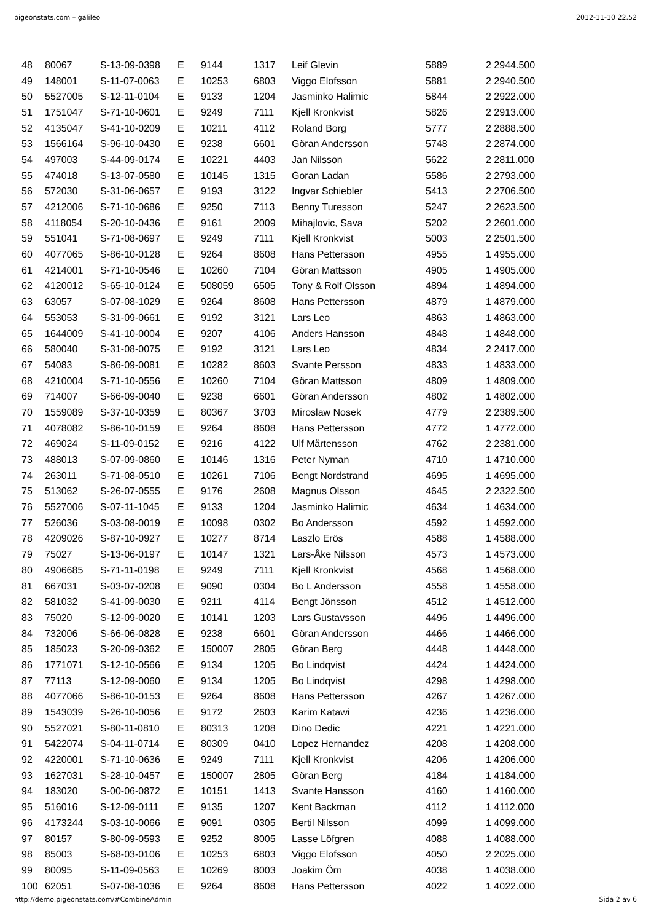pigeonstats.com – galileo 2012-11-10 22.52
| 48 | 80067 | S-13-09-0398 | E | 9144 | 1317 | Leif Glevin | 5889 | 2 2944.500 |
| 49 | 148001 | S-11-07-0063 | E | 10253 | 6803 | Viggo Elofsson | 5881 | 2 2940.500 |
| 50 | 5527005 | S-12-11-0104 | E | 9133 | 1204 | Jasminko Halimic | 5844 | 2 2922.000 |
| 51 | 1751047 | S-71-10-0601 | E | 9249 | 7111 | Kjell Kronkvist | 5826 | 2 2913.000 |
| 52 | 4135047 | S-41-10-0209 | E | 10211 | 4112 | Roland Borg | 5777 | 2 2888.500 |
| 53 | 1566164 | S-96-10-0430 | E | 9238 | 6601 | Göran Andersson | 5748 | 2 2874.000 |
| 54 | 497003 | S-44-09-0174 | E | 10221 | 4403 | Jan Nilsson | 5622 | 2 2811.000 |
| 55 | 474018 | S-13-07-0580 | E | 10145 | 1315 | Goran Ladan | 5586 | 2 2793.000 |
| 56 | 572030 | S-31-06-0657 | E | 9193 | 3122 | Ingvar Schiebler | 5413 | 2 2706.500 |
| 57 | 4212006 | S-71-10-0686 | E | 9250 | 7113 | Benny Turesson | 5247 | 2 2623.500 |
| 58 | 4118054 | S-20-10-0436 | E | 9161 | 2009 | Mihajlovic, Sava | 5202 | 2 2601.000 |
| 59 | 551041 | S-71-08-0697 | E | 9249 | 7111 | Kjell Kronkvist | 5003 | 2 2501.500 |
| 60 | 4077065 | S-86-10-0128 | E | 9264 | 8608 | Hans Pettersson | 4955 | 1 4955.000 |
| 61 | 4214001 | S-71-10-0546 | E | 10260 | 7104 | Göran Mattsson | 4905 | 1 4905.000 |
| 62 | 4120012 | S-65-10-0124 | E | 508059 | 6505 | Tony & Rolf Olsson | 4894 | 1 4894.000 |
| 63 | 63057 | S-07-08-1029 | E | 9264 | 8608 | Hans Pettersson | 4879 | 1 4879.000 |
| 64 | 553053 | S-31-09-0661 | E | 9192 | 3121 | Lars Leo | 4863 | 1 4863.000 |
| 65 | 1644009 | S-41-10-0004 | E | 9207 | 4106 | Anders Hansson | 4848 | 1 4848.000 |
| 66 | 580040 | S-31-08-0075 | E | 9192 | 3121 | Lars Leo | 4834 | 2 2417.000 |
| 67 | 54083 | S-86-09-0081 | E | 10282 | 8603 | Svante Persson | 4833 | 1 4833.000 |
| 68 | 4210004 | S-71-10-0556 | E | 10260 | 7104 | Göran Mattsson | 4809 | 1 4809.000 |
| 69 | 714007 | S-66-09-0040 | E | 9238 | 6601 | Göran Andersson | 4802 | 1 4802.000 |
| 70 | 1559089 | S-37-10-0359 | E | 80367 | 3703 | Miroslaw Nosek | 4779 | 2 2389.500 |
| 71 | 4078082 | S-86-10-0159 | E | 9264 | 8608 | Hans Pettersson | 4772 | 1 4772.000 |
| 72 | 469024 | S-11-09-0152 | E | 9216 | 4122 | Ulf Mårtensson | 4762 | 2 2381.000 |
| 73 | 488013 | S-07-09-0860 | E | 10146 | 1316 | Peter Nyman | 4710 | 1 4710.000 |
| 74 | 263011 | S-71-08-0510 | E | 10261 | 7106 | Bengt Nordstrand | 4695 | 1 4695.000 |
| 75 | 513062 | S-26-07-0555 | E | 9176 | 2608 | Magnus Olsson | 4645 | 2 2322.500 |
| 76 | 5527006 | S-07-11-1045 | E | 9133 | 1204 | Jasminko Halimic | 4634 | 1 4634.000 |
| 77 | 526036 | S-03-08-0019 | E | 10098 | 0302 | Bo Andersson | 4592 | 1 4592.000 |
| 78 | 4209026 | S-87-10-0927 | E | 10277 | 8714 | Laszlo Erös | 4588 | 1 4588.000 |
| 79 | 75027 | S-13-06-0197 | E | 10147 | 1321 | Lars-Åke Nilsson | 4573 | 1 4573.000 |
| 80 | 4906685 | S-71-11-0198 | E | 9249 | 7111 | Kjell Kronkvist | 4568 | 1 4568.000 |
| 81 | 667031 | S-03-07-0208 | E | 9090 | 0304 | Bo L Andersson | 4558 | 1 4558.000 |
| 82 | 581032 | S-41-09-0030 | E | 9211 | 4114 | Bengt Jönsson | 4512 | 1 4512.000 |
| 83 | 75020 | S-12-09-0020 | E | 10141 | 1203 | Lars Gustavsson | 4496 | 1 4496.000 |
| 84 | 732006 | S-66-06-0828 | E | 9238 | 6601 | Göran Andersson | 4466 | 1 4466.000 |
| 85 | 185023 | S-20-09-0362 | E | 150007 | 2805 | Göran Berg | 4448 | 1 4448.000 |
| 86 | 1771071 | S-12-10-0566 | E | 9134 | 1205 | Bo Lindqvist | 4424 | 1 4424.000 |
| 87 | 77113 | S-12-09-0060 | E | 9134 | 1205 | Bo Lindqvist | 4298 | 1 4298.000 |
| 88 | 4077066 | S-86-10-0153 | E | 9264 | 8608 | Hans Pettersson | 4267 | 1 4267.000 |
| 89 | 1543039 | S-26-10-0056 | E | 9172 | 2603 | Karim Katawi | 4236 | 1 4236.000 |
| 90 | 5527021 | S-80-11-0810 | E | 80313 | 1208 | Dino Dedic | 4221 | 1 4221.000 |
| 91 | 5422074 | S-04-11-0714 | E | 80309 | 0410 | Lopez Hernandez | 4208 | 1 4208.000 |
| 92 | 4220001 | S-71-10-0636 | E | 9249 | 7111 | Kjell Kronkvist | 4206 | 1 4206.000 |
| 93 | 1627031 | S-28-10-0457 | E | 150007 | 2805 | Göran Berg | 4184 | 1 4184.000 |
| 94 | 183020 | S-00-06-0872 | E | 10151 | 1413 | Svante Hansson | 4160 | 1 4160.000 |
| 95 | 516016 | S-12-09-0111 | E | 9135 | 1207 | Kent Backman | 4112 | 1 4112.000 |
| 96 | 4173244 | S-03-10-0066 | E | 9091 | 0305 | Bertil Nilsson | 4099 | 1 4099.000 |
| 97 | 80157 | S-80-09-0593 | E | 9252 | 8005 | Lasse Löfgren | 4088 | 1 4088.000 |
| 98 | 85003 | S-68-03-0106 | E | 10253 | 6803 | Viggo Elofsson | 4050 | 2 2025.000 |
| 99 | 80095 | S-11-09-0563 | E | 10269 | 8003 | Joakim Örn | 4038 | 1 4038.000 |
| 100 | 62051 | S-07-08-1036 | E | 9264 | 8608 | Hans Pettersson | 4022 | 1 4022.000 |
http://demo.pigeonstats.com/#CombineAdmin Sida 2 av 6